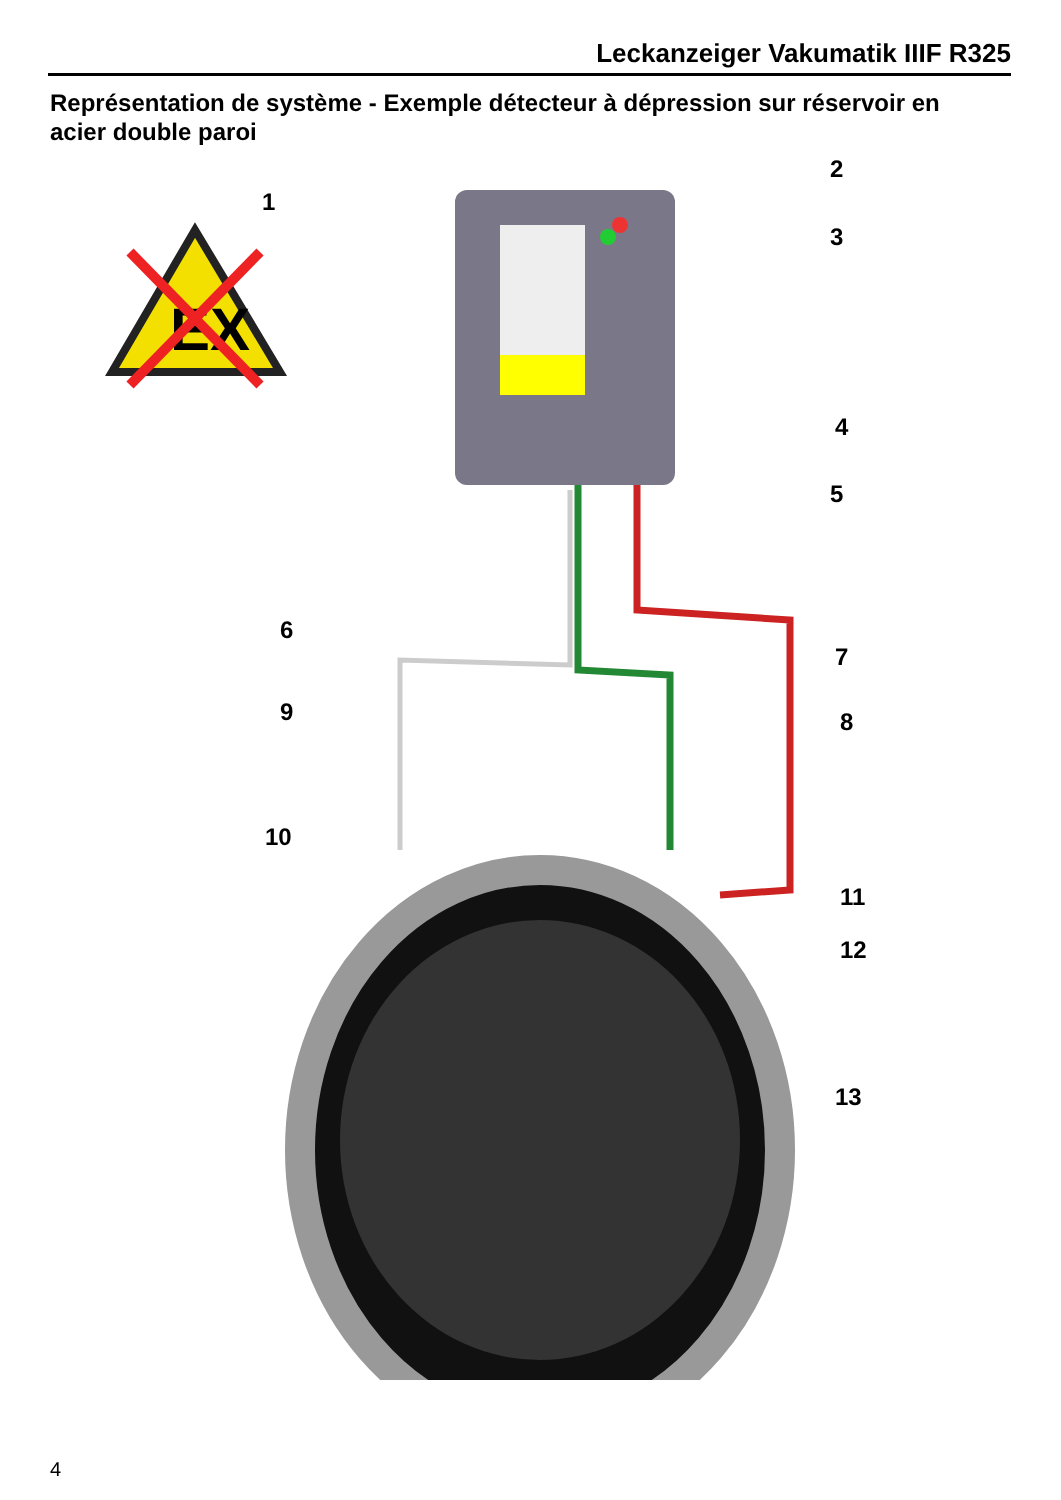Leckanzeiger Vakumatik IIIF R325
Représentation de système - Exemple détecteur à dépression sur réservoir en acier double paroi
EX
1
2
3
4
5
6
7
8
9
10
11
12
13
4